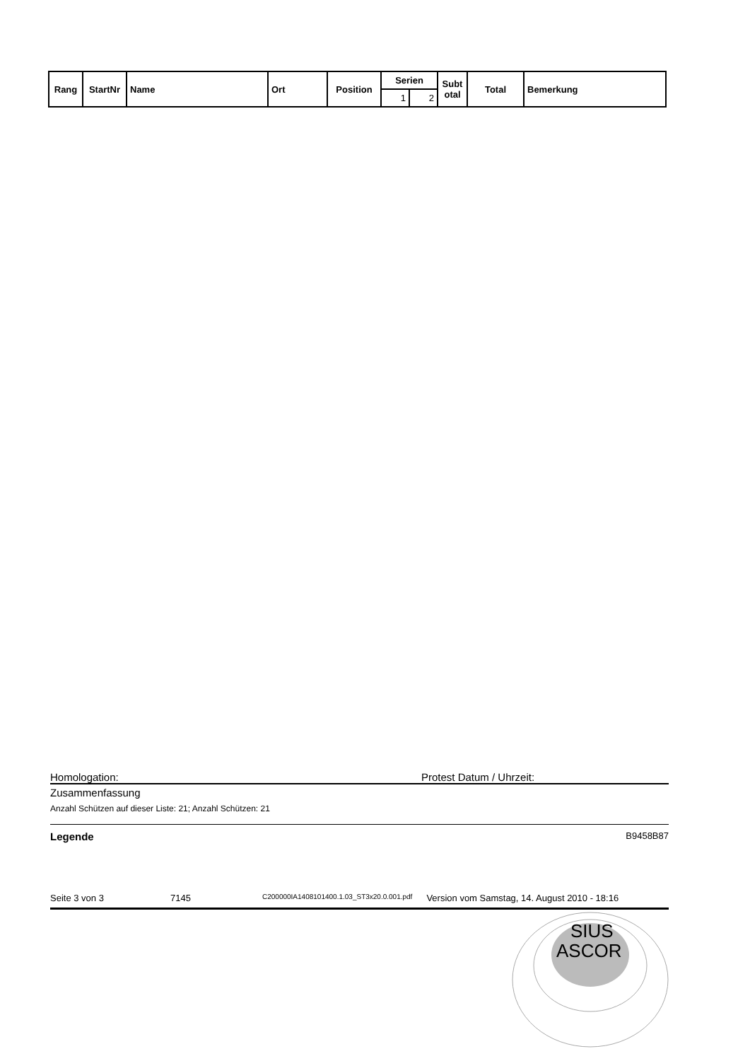| Rang | StartNr | Name | Ort | Position | Serien | | Subt otal | Total | Bemerkung |
| --- | --- | --- | --- | --- | --- | --- | --- | --- | --- |
| | | | | | 1 | 2 | | | |
Homologation: Protest Datum / Uhrzeit:
Zusammenfassung
Anzahl Schützen auf dieser Liste: 21; Anzahl Schützen: 21
Legende B9458B87
Seite 3 von 3 7145 C200000IA1408101400.1.03_ST3x20.0.001.pdf Version vom Samstag, 14. August 2010 - 18:16
SIUS
ASCOR